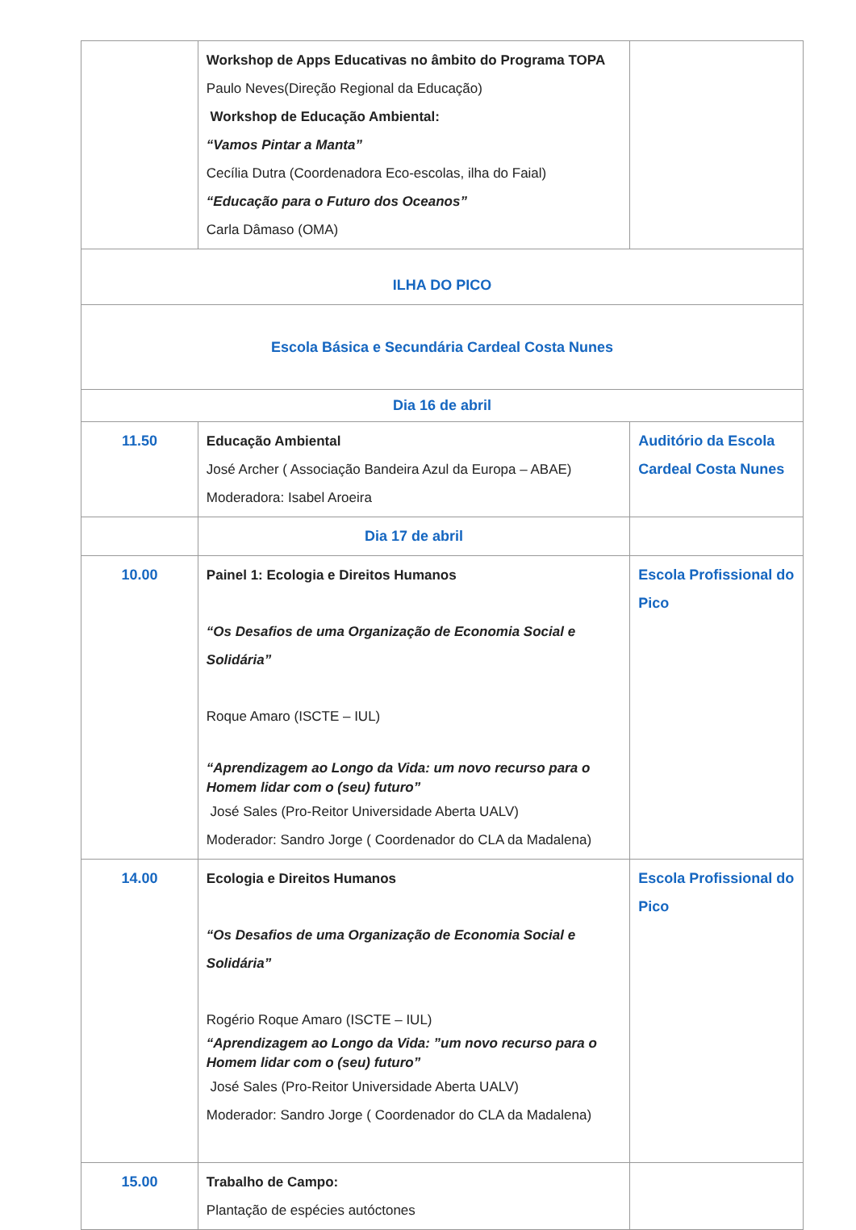| | Workshop de Apps Educativas no âmbito do Programa TOPA Paulo Neves(Direção Regional da Educação) Workshop de Educação Ambiental: “Vamos Pintar a Manta” Cecília Dutra (Coordenadora Eco-escolas, ilha do Faial) “Educação para o Futuro dos Oceanos” Carla Dâmaso (OMA) | |
| ILHA DO PICO | | |
| Escola Básica e Secundária Cardeal Costa Nunes | | |
| Dia 16 de abril | | |
| 11.50 | Educação Ambiental José Archer ( Associação Bandeira Azul da Europa – ABAE) Moderadora: Isabel Aroeira | Auditório da Escola Cardeal Costa Nunes |
| | Dia 17 de abril | |
| 10.00 | Painel 1: Ecologia e Direitos Humanos “Os Desafios de uma Organização de Economia Social e Solidária” Roque Amaro (ISCTE – IUL) “Aprendizagem ao Longo da Vida: um novo recurso para o Homem lidar com o (seu) futuro” José Sales (Pro-Reitor Universidade Aberta UALV) Moderador: Sandro Jorge ( Coordenador do CLA da Madalena) | Escola Profissional do Pico |
| 14.00 | Ecologia e Direitos Humanos “Os Desafios de uma Organização de Economia Social e Solidária” Rogério Roque Amaro (ISCTE – IUL) “Aprendizagem ao Longo da Vida: ”um novo recurso para o Homem lidar com o (seu) futuro” José Sales (Pro-Reitor Universidade Aberta UALV) Moderador: Sandro Jorge ( Coordenador do CLA da Madalena) | Escola Profissional do Pico |
| 15.00 | Trabalho de Campo: Plantação de espécies autóctones | |